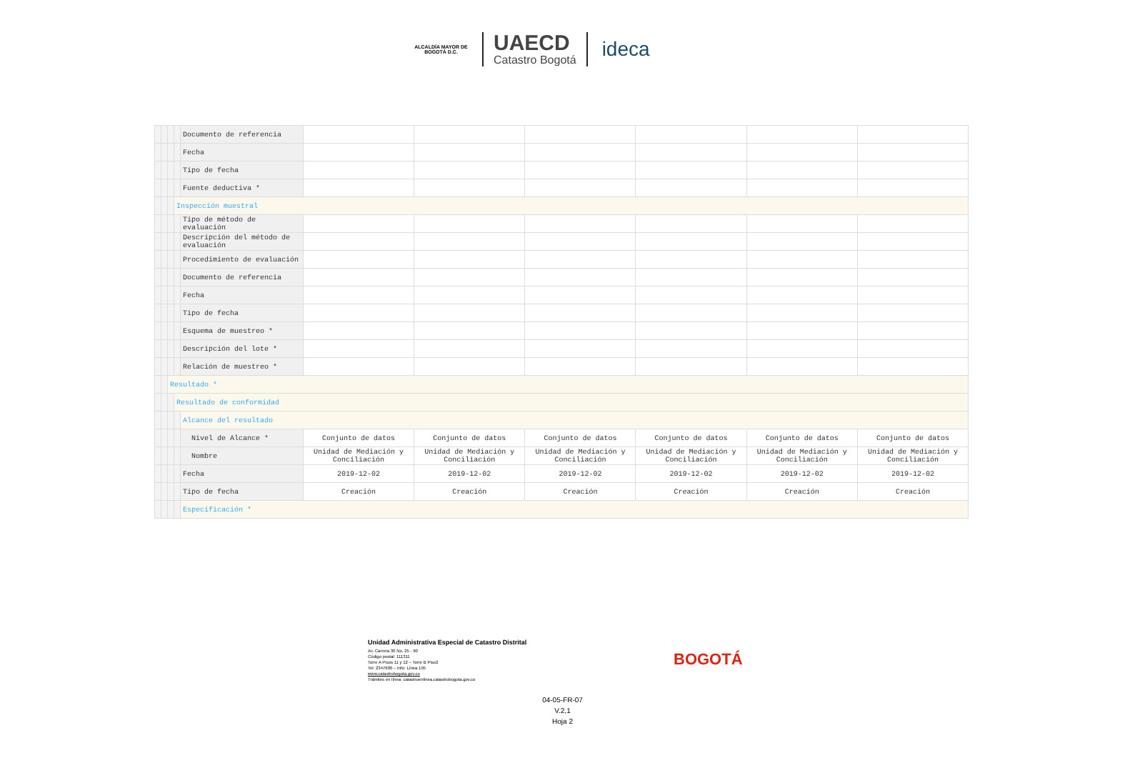ALCALDÍA MAYOR DE BOGOTÁ D.C.
UAECD
Catastro Bogotá
ideca
| | | | | Documento de referencia | | | | | | |
| | | | | Fecha | | | | | | |
| | | | | Tipo de fecha | | | | | | |
| | | | | Fuente deductiva * | | | | | | |
| | | | Inspección muestral | | | | | | | |
| | | | | Tipo de método de evaluación | | | | | | |
| | | | | Descripción del método de evaluación | | | | | | |
| | | | | Procedimiento de evaluación | | | | | | |
| | | | | Documento de referencia | | | | | | |
| | | | | Fecha | | | | | | |
| | | | | Tipo de fecha | | | | | | |
| | | | | Esquema de muestreo * | | | | | | |
| | | | | Descripción del lote * | | | | | | |
| | | | | Relación de muestreo * | | | | | | |
| | | Resultado * | | | | | | | | |
| | | | Resultado de conformidad | | | | | | | |
| | | | | Alcance del resultado | | | | | | |
| | | | | Nivel de Alcance * | Conjunto de datos | Conjunto de datos | Conjunto de datos | Conjunto de datos | Conjunto de datos | Conjunto de datos |
| | | | | Nombre | Unidad de Mediación y Conciliación | Unidad de Mediación y Conciliación | Unidad de Mediación y Conciliación | Unidad de Mediación y Conciliación | Unidad de Mediación y Conciliación | Unidad de Mediación y Conciliación |
| | | | | Fecha | 2019-12-02 | 2019-12-02 | 2019-12-02 | 2019-12-02 | 2019-12-02 | 2019-12-02 |
| | | | | Tipo de fecha | Creación | Creación | Creación | Creación | Creación | Creación |
| | | | | Especificación * | | | | | | |
Unidad Administrativa Especial de Catastro Distrital
Av. Carrera 30 No. 25 - 90
Código postal: 111311
Torre A Pisos 11 y 12 – Torre B Piso2
Tel: 2347600 – Info: Línea 195
www.catastrobogota.gov.co
Trámites en línea: catastroenlinea.catastrobogota.gov.co
BOGOTÁ
04-05-FR-07
V.2,1
Hoja 2